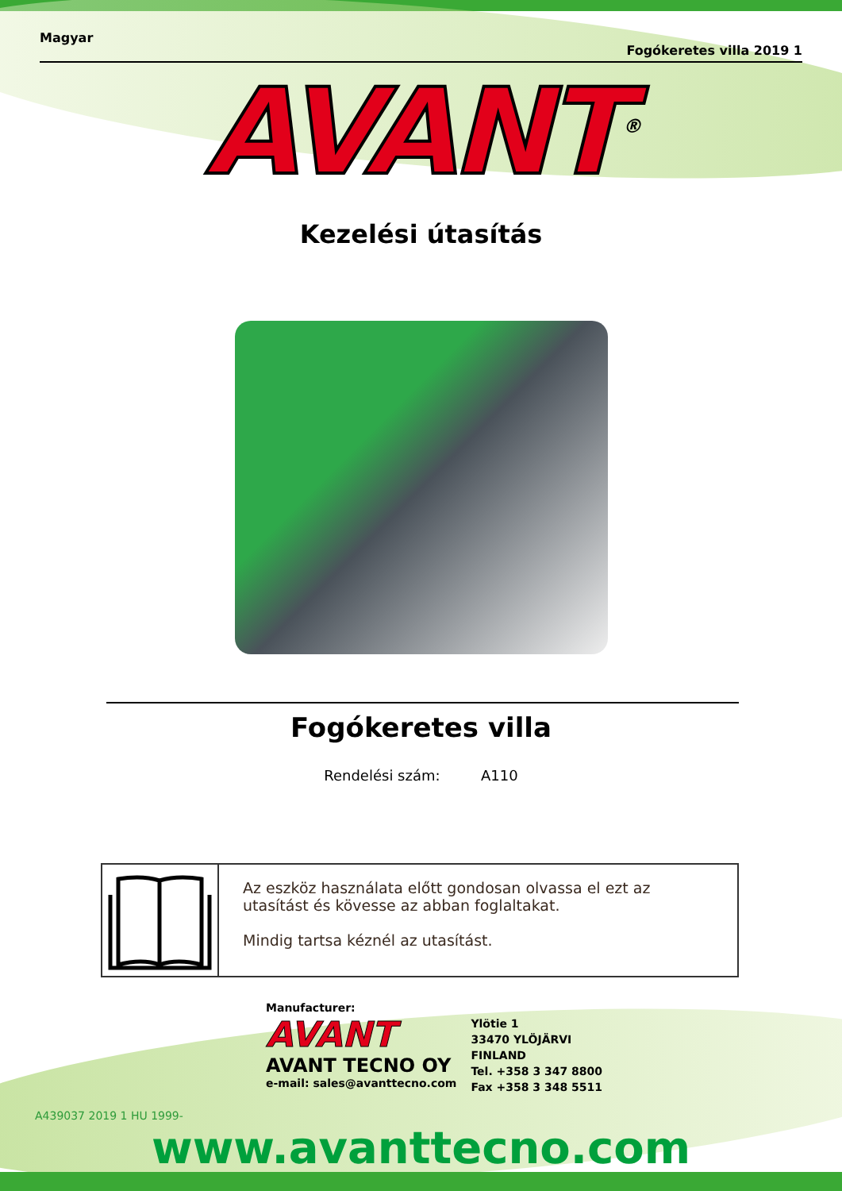Magyar Fogókeretes villa 2019 1
AVANT<sup>®</sup>
Kezelési útasítás
Fogókeretes villa
Rendelési szám: A110
Az eszköz használata előtt gondosan olvassa el ezt az utasítást és kövesse az abban foglaltakat.
Mindig tartsa kéznél az utasítást.
Manufacturer:
AVANT
AVANT TECNO OY
e-mail: sales@avanttecno.com
Ylötie 1
33470 YLÖJÄRVI
FINLAND
Tel. +358 3 347 8800
Fax +358 3 348 5511
A439037 2019 1 HU 1999-
www.avanttecno.com